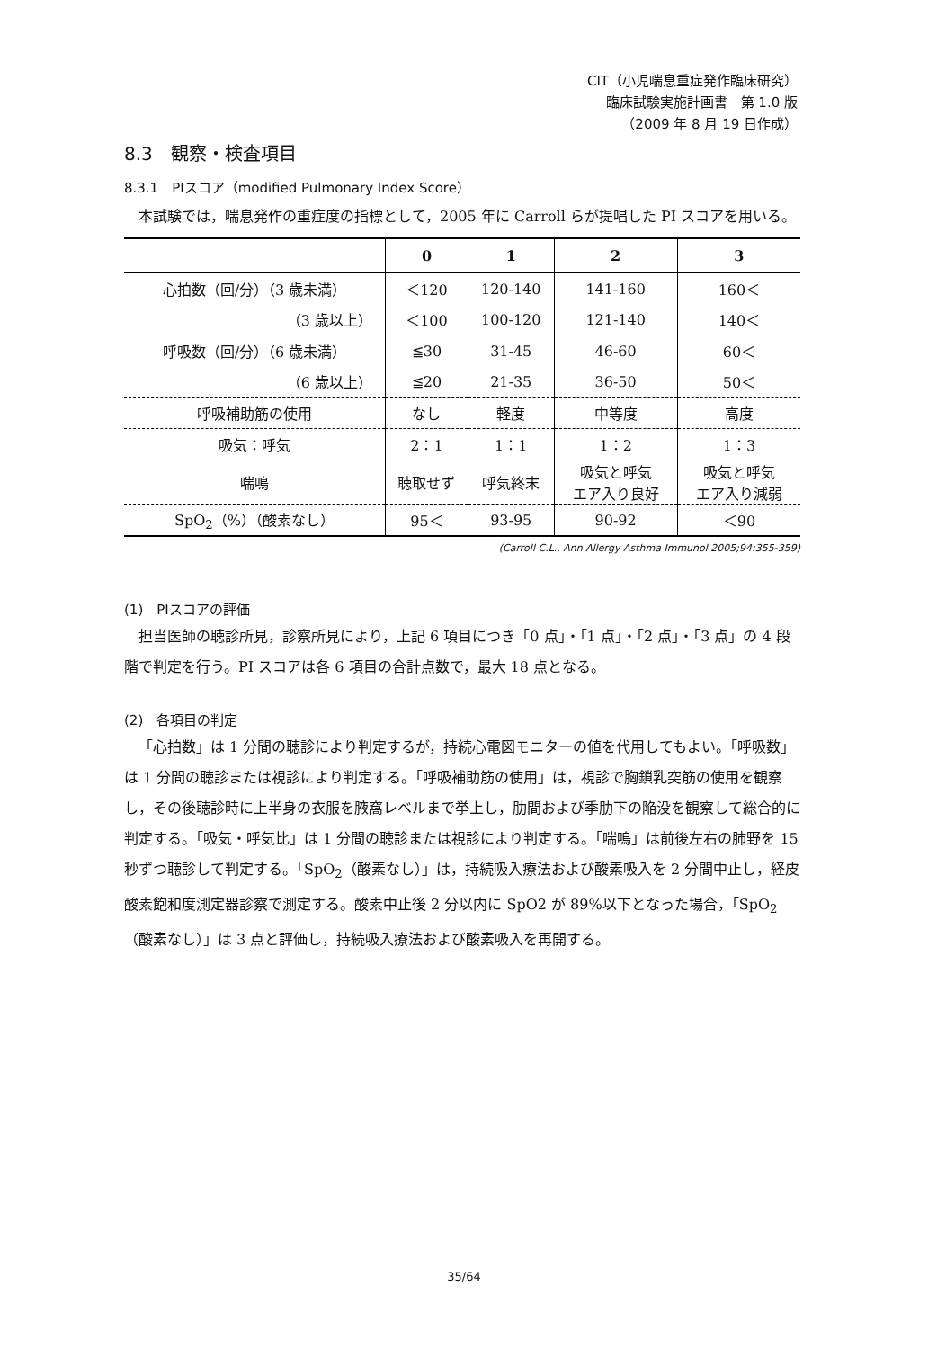CIT（小児喘息重症発作臨床研究）
臨床試験実施計画書　第 1.0 版
（2009 年 8 月 19 日作成）
8.3　観察・検査項目
8.3.1　PIスコア（modified Pulmonary Index Score）
本試験では，喘息発作の重症度の指標として，2005 年に Carroll らが提唱した PI スコアを用いる。
| | 0 | 1 | 2 | 3 |
| --- | --- | --- | --- | --- |
| 心拍数（回/分）（3 歳未満） | ＜120 | 120-140 | 141-160 | 160＜ |
| （3 歳以上） | ＜100 | 100-120 | 121-140 | 140＜ |
| 呼吸数（回/分）（6 歳未満） | ≦30 | 31-45 | 46-60 | 60＜ |
| （6 歳以上） | ≦20 | 21-35 | 36-50 | 50＜ |
| 呼吸補助筋の使用 | なし | 軽度 | 中等度 | 高度 |
| 吸気：呼気 | 2：1 | 1：1 | 1：2 | 1：3 |
| 喘鳴 | 聴取せず | 呼気終末 | 吸気と呼気 エア入り良好 | 吸気と呼気 エア入り減弱 |
| SpO<sub>2</sub>（%）（酸素なし） | 95＜ | 93-95 | 90-92 | ＜90 |
(Carroll C.L., Ann Allergy Asthma Immunol 2005;94:355-359)
(1)　PIスコアの評価
担当医師の聴診所見，診察所見により，上記 6 項目につき「0 点」・「1 点」・「2 点」・「3 点」の 4 段階で判定を行う。PI スコアは各 6 項目の合計点数で，最大 18 点となる。
(2)　各項目の判定
「心拍数」は 1 分間の聴診により判定するが，持続心電図モニターの値を代用してもよい。「呼吸数」は 1 分間の聴診または視診により判定する。「呼吸補助筋の使用」は，視診で胸鎖乳突筋の使用を観察し，その後聴診時に上半身の衣服を腋窩レベルまで挙上し，肋間および季肋下の陥没を観察して総合的に判定する。「吸気・呼気比」は 1 分間の聴診または視診により判定する。「喘鳴」は前後左右の肺野を 15 秒ずつ聴診して判定する。「SpO<sub>2</sub>（酸素なし）」は，持続吸入療法および酸素吸入を 2 分間中止し，経皮酸素飽和度測定器診察で測定する。酸素中止後 2 分以内に SpO2 が 89%以下となった場合，「SpO<sub>2</sub>（酸素なし）」は 3 点と評価し，持続吸入療法および酸素吸入を再開する。
35/64